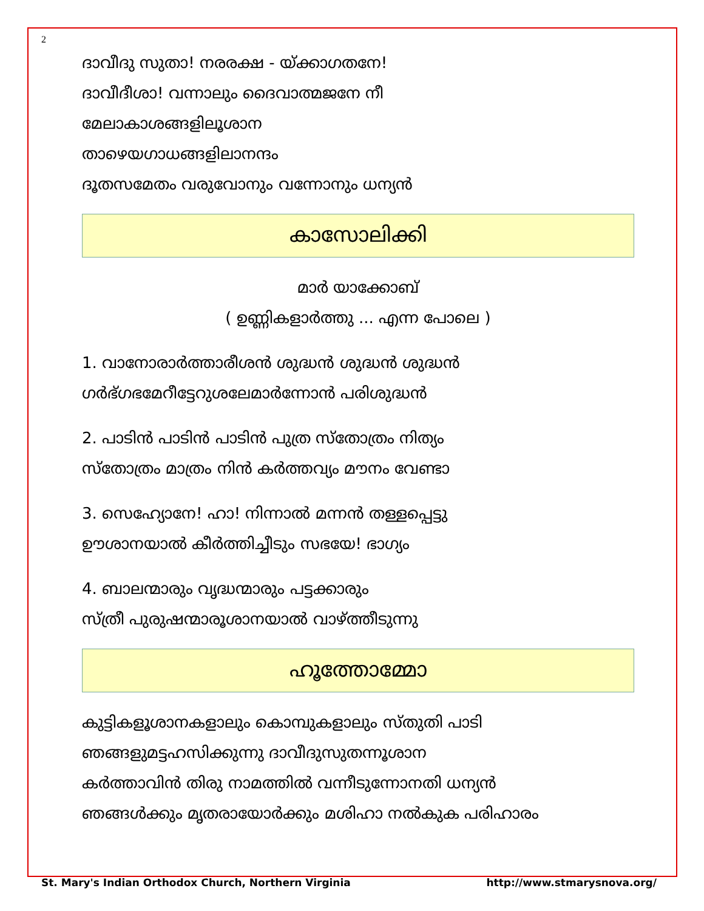2
ദാവീദു സുതാ! നരരക്ഷ - യ്ക്കാഗതനേ!
ദാവീദീശാ! വന്നാലും ദൈവാത്മജനേ നീ
മേലാകാശങ്ങളിലൂശാന
താഴെയഗാധങ്ങളിലാനന്ദം
ദൂതസമേതം വരുവോനും വന്നോനും ധന്യൻ
കാസോലിക്കി
മാർ യാക്കോബ്
( ഉണ്ണികളാർത്തു ... എന്ന പോലെ )
1. വാനോരാർത്താരീശൻ ശുദ്ധൻ ശുദ്ധൻ ശുദ്ധൻ
ഗർഭ്ഗഭമേറീട്ടേറുശലേമാർന്നോൻ പരിശുദ്ധൻ
2. പാടിൻ പാടിൻ പാടിൻ പുത്ര സ്തോത്രം നിത്യം
സ്തോത്രം മാത്രം നിൻ കർത്തവ്യം മൗനം വേണ്ടാ
3. സെഹ്യോനേ! ഹാ! നിന്നാൽ മന്നൻ തള്ളപ്പെട്ടു
ഊശാനയാൽ കീർത്തിച്ചീടും സഭയേ! ഭാഗ്യം
4. ബാലന്മാരും വൃദ്ധന്മാരും പട്ടക്കാരും
സ്ത്രീ പുരുഷന്മാരൂശാനയാൽ വാഴ്ത്തീടുന്നു
ഹൂത്തോമ്മോ
കുട്ടികളൂശാനകളാലും കൊമ്പുകളാലും സ്തുതി പാടി
ഞങ്ങളുമട്ടഹസിക്കുന്നു ദാവീദുസുതന്നൂശാന
കർത്താവിൻ തിരു നാമത്തിൽ വന്നീടുന്നോനതി ധന്യൻ
ഞങ്ങൾക്കും മൃതരായോർക്കും മശിഹാ നൽകുക പരിഹാരം
St. Mary's Indian Orthodox Church, Northern Virginia http://www.stmarysnova.org/